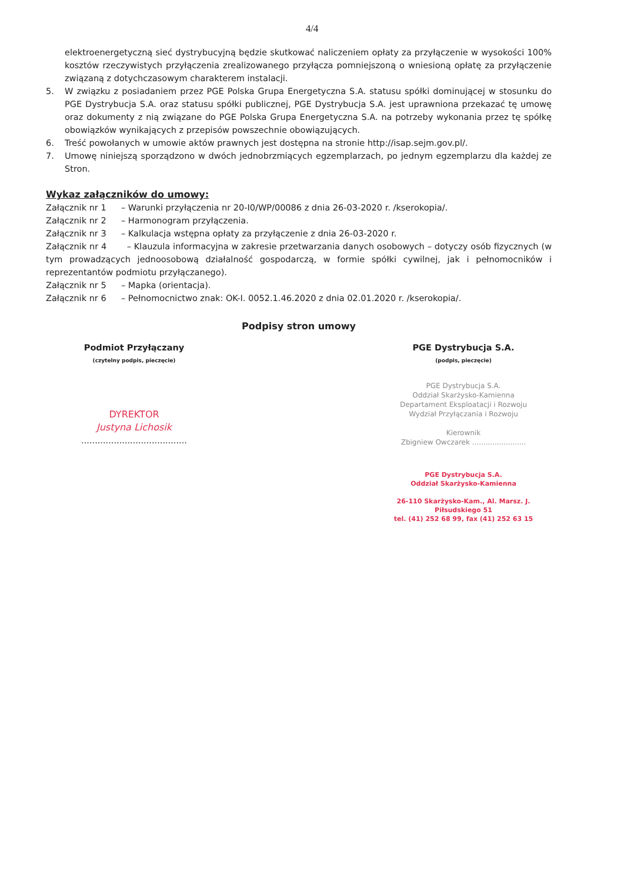4/4
elektroenergetyczną sieć dystrybucyjną będzie skutkować naliczeniem opłaty za przyłączenie w wysokości 100% kosztów rzeczywistych przyłączenia zrealizowanego przyłącza pomniejszoną o wniesioną opłatę za przyłączenie związaną z dotychczasowym charakterem instalacji.
5. W związku z posiadaniem przez PGE Polska Grupa Energetyczna S.A. statusu spółki dominującej w stosunku do PGE Dystrybucja S.A. oraz statusu spółki publicznej, PGE Dystrybucja S.A. jest uprawniona przekazać tę umowę oraz dokumenty z nią związane do PGE Polska Grupa Energetyczna S.A. na potrzeby wykonania przez tę spółkę obowiązków wynikających z przepisów powszechnie obowiązujących.
6. Treść powołanych w umowie aktów prawnych jest dostępna na stronie http://isap.sejm.gov.pl/.
7. Umowę niniejszą sporządzono w dwóch jednobrzmiących egzemplarzach, po jednym egzemplarzu dla każdej ze Stron.
Wykaz załączników do umowy:
Załącznik nr 1 – Warunki przyłączenia nr 20-I0/WP/00086 z dnia 26-03-2020 r. /kserokopia/.
Załącznik nr 2 – Harmonogram przyłączenia.
Załącznik nr 3 – Kalkulacja wstępna opłaty za przyłączenie z dnia 26-03-2020 r.
Załącznik nr 4 – Klauzula informacyjna w zakresie przetwarzania danych osobowych – dotyczy osób fizycznych (w tym prowadzących jednoosobową działalność gospodarczą, w formie spółki cywilnej, jak i pełnomocników i reprezentantów podmiotu przyłączanego).
Załącznik nr 5 – Mapka (orientacja).
Załącznik nr 6 – Pełnomocnictwo znak: OK-I. 0052.1.46.2020 z dnia 02.01.2020 r. /kserokopia/.
Podpisy stron umowy
Podmiot Przyłączany
(czytelny podpis, pieczęcie)
DYREKTOR
Justyna Lichosik
.......................................
PGE Dystrybucja S.A.
(podpis, pieczęcie)
PGE Dystrybucja S.A.
Oddział Skarżysko-Kamienna
Departament Eksploatacji i Rozwoju
Wydział Przyłączania i Rozwoju
Kierownik
Zbigniew Owczarek ........................
PGE Dystrybucja S.A.
Oddział Skarżysko-Kamienna
26-110 Skarżysko-Kam., Al. Marsz. J. Piłsudskiego 51
tel. (41) 252 68 99, fax (41) 252 63 15